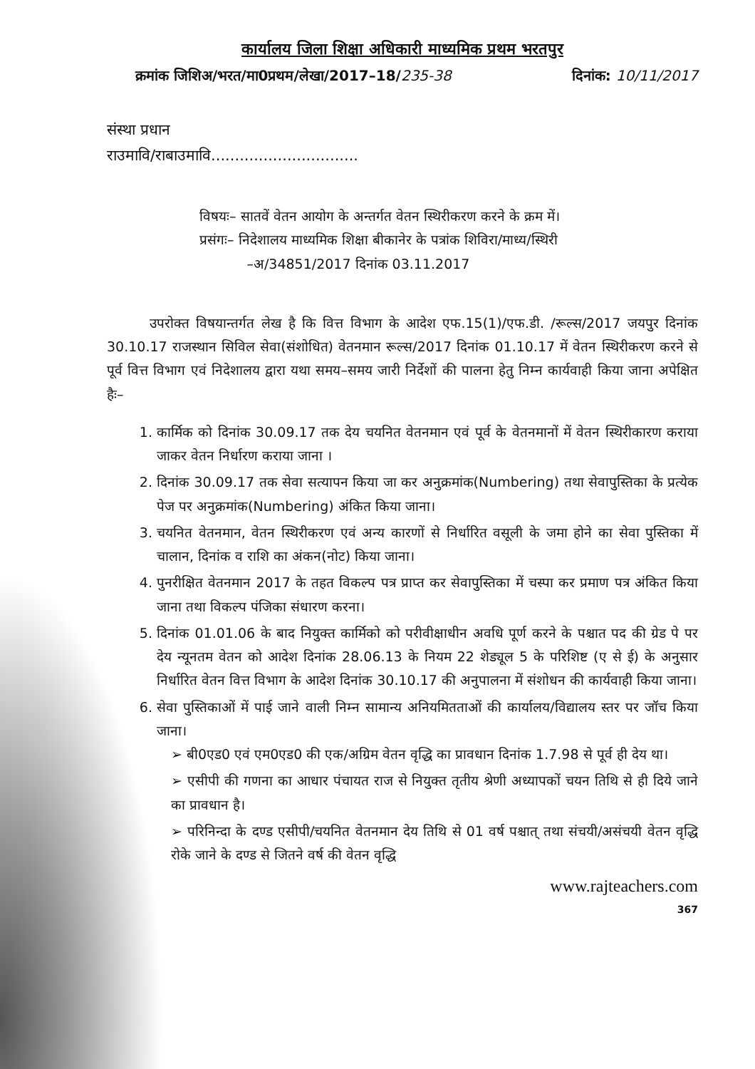कार्यालय जिला शिक्षा अधिकारी माध्यमिक प्रथम भरतपुर
क्रमांक जिशिअ/भरत/मा0प्रथम/लेखा/2017–18/235-38 दिनांक: 10/11/2017
संस्था प्रधान
राउमावि/राबाउमावि...............................
विषयः– सातवें वेतन आयोग के अन्तर्गत वेतन स्थिरीकरण करने के क्रम में।
प्रसंगः– निदेशालय माध्यमिक शिक्षा बीकानेर के पत्रांक शिविरा/माध्य/स्थिरी
–अ/34851/2017 दिनांक 03.11.2017
उपरोक्त विषयान्तर्गत लेख है कि वित्त विभाग के आदेश एफ.15(1)/एफ.डी. /रूल्स/2017 जयपुर दिनांक 30.10.17 राजस्थान सिविल सेवा(संशोधित) वेतनमान रूल्स/2017 दिनांक 01.10.17 में वेतन स्थिरीकरण करने से पूर्व वित्त विभाग एवं निदेशालय द्वारा यथा समय–समय जारी निर्देशों की पालना हेतु निम्न कार्यवाही किया जाना अपेक्षित हैः–
1. कार्मिक को दिनांक 30.09.17 तक देय चयनित वेतनमान एवं पूर्व के वेतनमानों में वेतन स्थिरीकारण कराया जाकर वेतन निर्धारण कराया जाना ।
2. दिनांक 30.09.17 तक सेवा सत्यापन किया जा कर अनुक्रमांक(Numbering) तथा सेवापुस्तिका के प्रत्येक पेज पर अनुक्रमांक(Numbering) अंकित किया जाना।
3. चयनित वेतनमान, वेतन स्थिरीकरण एवं अन्य कारणों से निर्धारित वसूली के जमा होने का सेवा पुस्तिका में चालान, दिनांक व राशि का अंकन(नोट) किया जाना।
4. पुनरीक्षित वेतनमान 2017 के तहत विकल्प पत्र प्राप्त कर सेवापुस्तिका में चस्पा कर प्रमाण पत्र अंकित किया जाना तथा विकल्प पंजिका संधारण करना।
5. दिनांक 01.01.06 के बाद नियुक्त कार्मिको को परीवीक्षाधीन अवधि पूर्ण करने के पश्चात पद की ग्रेड पे पर देय न्यूनतम वेतन को आदेश दिनांक 28.06.13 के नियम 22 शेड्यूल 5 के परिशिष्ट (ए से ई) के अनुसार निर्धारित वेतन वित्त विभाग के आदेश दिनांक 30.10.17 की अनुपालना में संशोधन की कार्यवाही किया जाना।
6. सेवा पुस्तिकाओं में पाई जाने वाली निम्न सामान्य अनियमितताओं की कार्यालय/विद्यालय स्तर पर जॉच किया जाना।
➢ बी0एड0 एवं एम0एड0 की एक/अग्रिम वेतन वृद्धि का प्रावधान दिनांक 1.7.98 से पूर्व ही देय था।
➢ एसीपी की गणना का आधार पंचायत राज से नियुक्त तृतीय श्रेणी अध्यापकों चयन तिथि से ही दिये जाने का प्रावधान है।
➢ परिनिन्दा के दण्ड एसीपी/चयनित वेतनमान देय तिथि से 01 वर्ष पश्चात् तथा संचयी/असंचयी वेतन वृद्धि रोके जाने के दण्ड से जितने वर्ष की वेतन वृद्धि
www.rajteachers.com
367